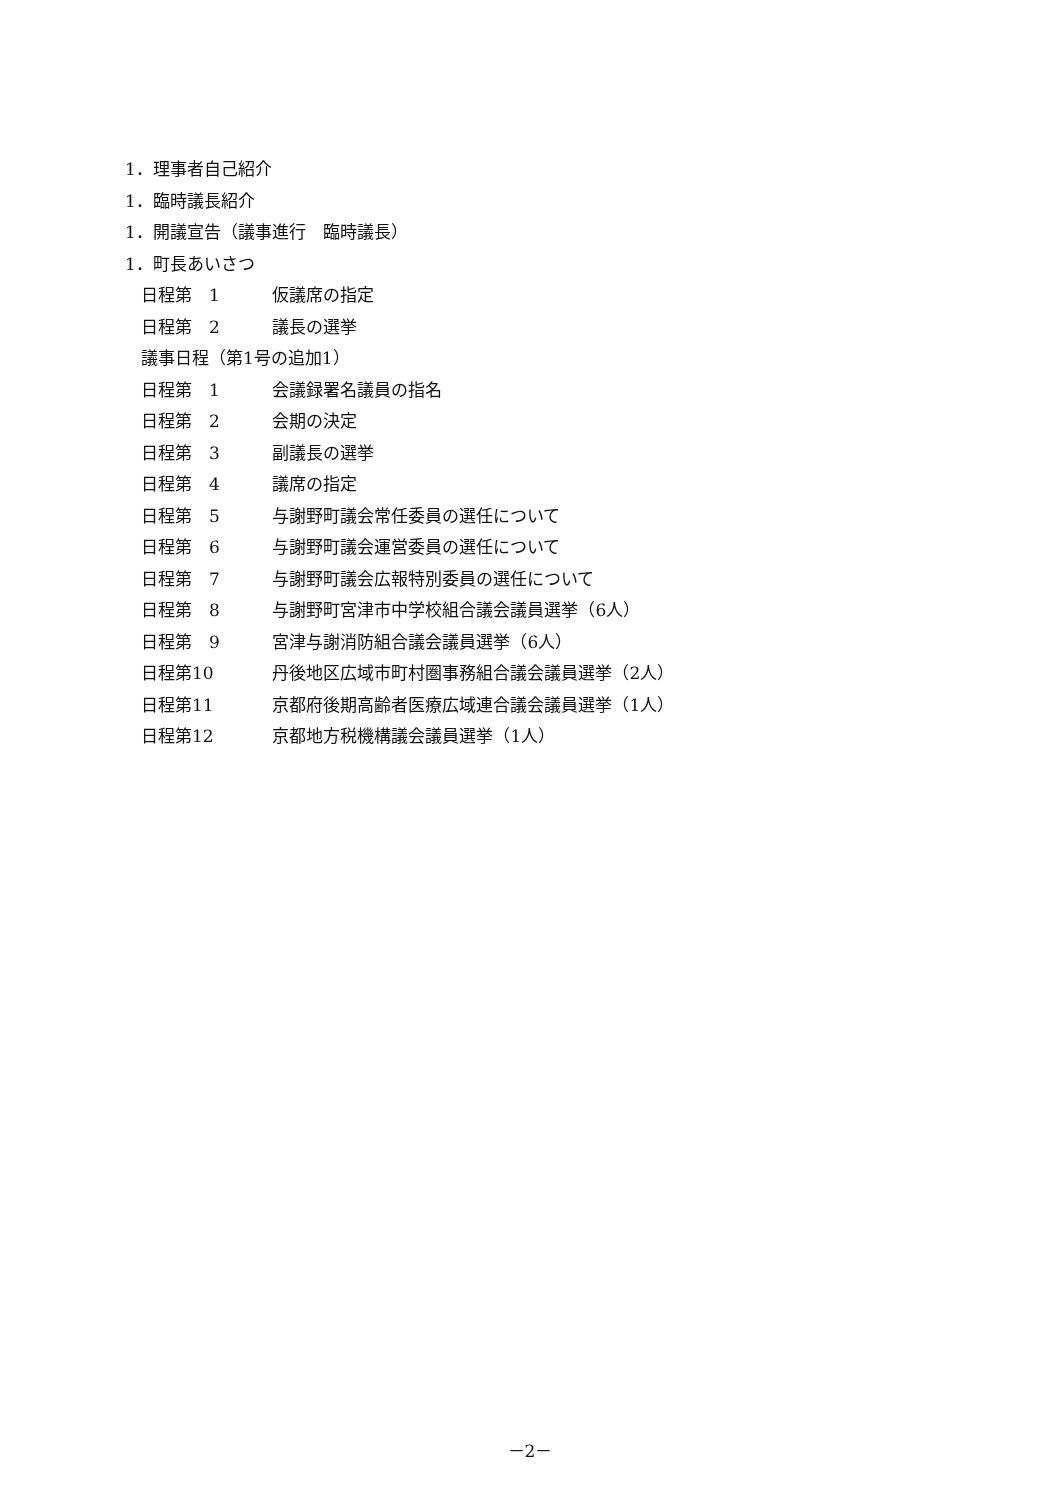1．理事者自己紹介
1．臨時議長紹介
1．開議宣告（議事進行　臨時議長）
1．町長あいさつ
日程第　1 仮議席の指定
日程第　2 議長の選挙
議事日程（第1号の追加1）
日程第　1 会議録署名議員の指名
日程第　2 会期の決定
日程第　3 副議長の選挙
日程第　4 議席の指定
日程第　5 与謝野町議会常任委員の選任について
日程第　6 与謝野町議会運営委員の選任について
日程第　7 与謝野町議会広報特別委員の選任について
日程第　8 与謝野町宮津市中学校組合議会議員選挙（6人）
日程第　9 宮津与謝消防組合議会議員選挙（6人）
日程第10 丹後地区広域市町村圏事務組合議会議員選挙（2人）
日程第11 京都府後期高齢者医療広域連合議会議員選挙（1人）
日程第12 京都地方税機構議会議員選挙（1人）
－2－